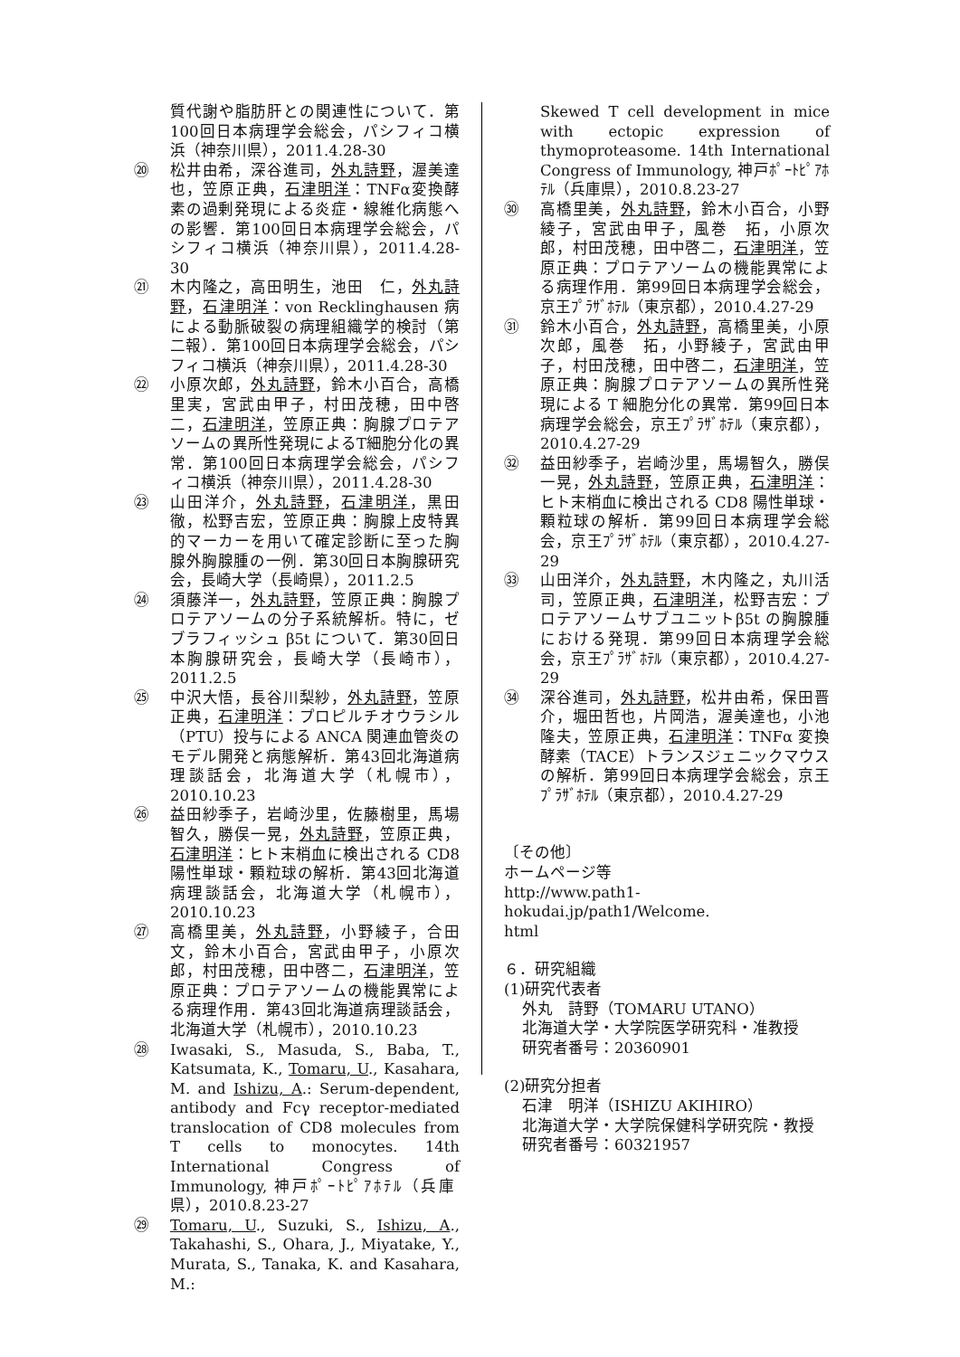質代謝や脂肪肝との関連性について．第100回日本病理学会総会，パシフィコ横浜（神奈川県），2011.4.28-30
⑳ 松井由希，深谷進司，外丸詩野，渥美達也，笠原正典，石津明洋：TNFα変換酵素の過剰発現による炎症・線維化病態への影響．第100回日本病理学会総会，パシフィコ横浜（神奈川県），2011.4.28-30
㉑ 木内隆之，高田明生，池田　仁，外丸詩野，石津明洋：von Recklinghausen 病による動脈破裂の病理組織学的検討（第二報）．第100回日本病理学会総会，パシフィコ横浜（神奈川県），2011.4.28-30
㉒ 小原次郎，外丸詩野，鈴木小百合，高橋里実，宮武由甲子，村田茂穂，田中啓二，石津明洋，笠原正典：胸腺プロテアソームの異所性発現によるT細胞分化の異常．第100回日本病理学会総会，パシフィコ横浜（神奈川県），2011.4.28-30
㉓ 山田洋介，外丸詩野，石津明洋，黒田徹，松野吉宏，笠原正典：胸腺上皮特異的マーカーを用いて確定診断に至った胸腺外胸腺腫の一例．第30回日本胸腺研究会，長崎大学（長崎県），2011.2.5
㉔ 須藤洋一，外丸詩野，笠原正典：胸腺プロテアソームの分子系統解析。特に，ゼブラフィッシュ β5t について．第30回日本胸腺研究会，長崎大学（長崎市），2011.2.5
㉕ 中沢大悟，長谷川梨紗，外丸詩野，笠原正典，石津明洋：プロピルチオウラシル（PTU）投与による ANCA 関連血管炎のモデル開発と病態解析．第43回北海道病理談話会，北海道大学（札幌市），2010.10.23
㉖ 益田紗季子，岩崎沙里，佐藤樹里，馬場智久，勝俣一晃，外丸詩野，笠原正典，石津明洋：ヒト末梢血に検出される CD8 陽性単球・顆粒球の解析．第43回北海道病理談話会，北海道大学（札幌市），2010.10.23
㉗ 高橋里美，外丸詩野，小野綾子，合田　文，鈴木小百合，宮武由甲子，小原次郎，村田茂穂，田中啓二，石津明洋，笠原正典：プロテアソームの機能異常による病理作用．第43回北海道病理談話会，北海道大学（札幌市），2010.10.23
㉘ Iwasaki, S., Masuda, S., Baba, T., Katsumata, K., Tomaru, U., Kasahara, M. and Ishizu, A.: Serum-dependent, antibody and Fcγ receptor-mediated translocation of CD8 molecules from T cells to monocytes. 14th International Congress of Immunology, 神戸ﾎﾟｰﾄﾋﾟｱﾎﾃﾙ（兵庫県），2010.8.23-27
㉙ Tomaru, U., Suzuki, S., Ishizu, A., Takahashi, S., Ohara, J., Miyatake, Y., Murata, S., Tanaka, K. and Kasahara, M.:
Skewed T cell development in mice with ectopic expression of thymoproteasome. 14th International Congress of Immunology, 神戸ﾎﾟｰﾄﾋﾟｱﾎﾃﾙ（兵庫県），2010.8.23-27
㉚ 高橋里美，外丸詩野，鈴木小百合，小野綾子，宮武由甲子，風巻　拓，小原次郎，村田茂穂，田中啓二，石津明洋，笠原正典：プロテアソームの機能異常による病理作用．第99回日本病理学会総会，京王ﾌﾟﾗｻﾞﾎﾃﾙ（東京都），2010.4.27-29
㉛ 鈴木小百合，外丸詩野，高橋里美，小原次郎，風巻　拓，小野綾子，宮武由甲子，村田茂穂，田中啓二，石津明洋，笠原正典：胸腺プロテアソームの異所性発現による T 細胞分化の異常．第99回日本病理学会総会，京王ﾌﾟﾗｻﾞﾎﾃﾙ（東京都），2010.4.27-29
㉜ 益田紗季子，岩崎沙里，馬場智久，勝俣一晃，外丸詩野，笠原正典，石津明洋：ヒト末梢血に検出される CD8 陽性単球・顆粒球の解析．第99回日本病理学会総会，京王ﾌﾟﾗｻﾞﾎﾃﾙ（東京都），2010.4.27-29
㉝ 山田洋介，外丸詩野，木内隆之，丸川活司，笠原正典，石津明洋，松野吉宏：プロテアソームサブユニットβ5t の胸腺腫における発現．第99回日本病理学会総会，京王ﾌﾟﾗｻﾞﾎﾃﾙ（東京都），2010.4.27-29
㉞ 深谷進司，外丸詩野，松井由希，保田晋介，堀田哲也，片岡浩，渥美達也，小池隆夫，笠原正典，石津明洋：TNFα 変換酵素（TACE）トランスジェニックマウスの解析．第99回日本病理学会総会，京王ﾌﾟﾗｻﾞﾎﾃﾙ（東京都），2010.4.27-29
〔その他〕
ホームページ等
http://www.path1-hokudai.jp/path1/Welcome.
html
６．研究組織
(1)研究代表者
外丸　詩野（TOMARU UTANO）
北海道大学・大学院医学研究科・准教授
研究者番号：20360901
(2)研究分担者
石津　明洋（ISHIZU AKIHIRO）
北海道大学・大学院保健科学研究院・教授
研究者番号：60321957